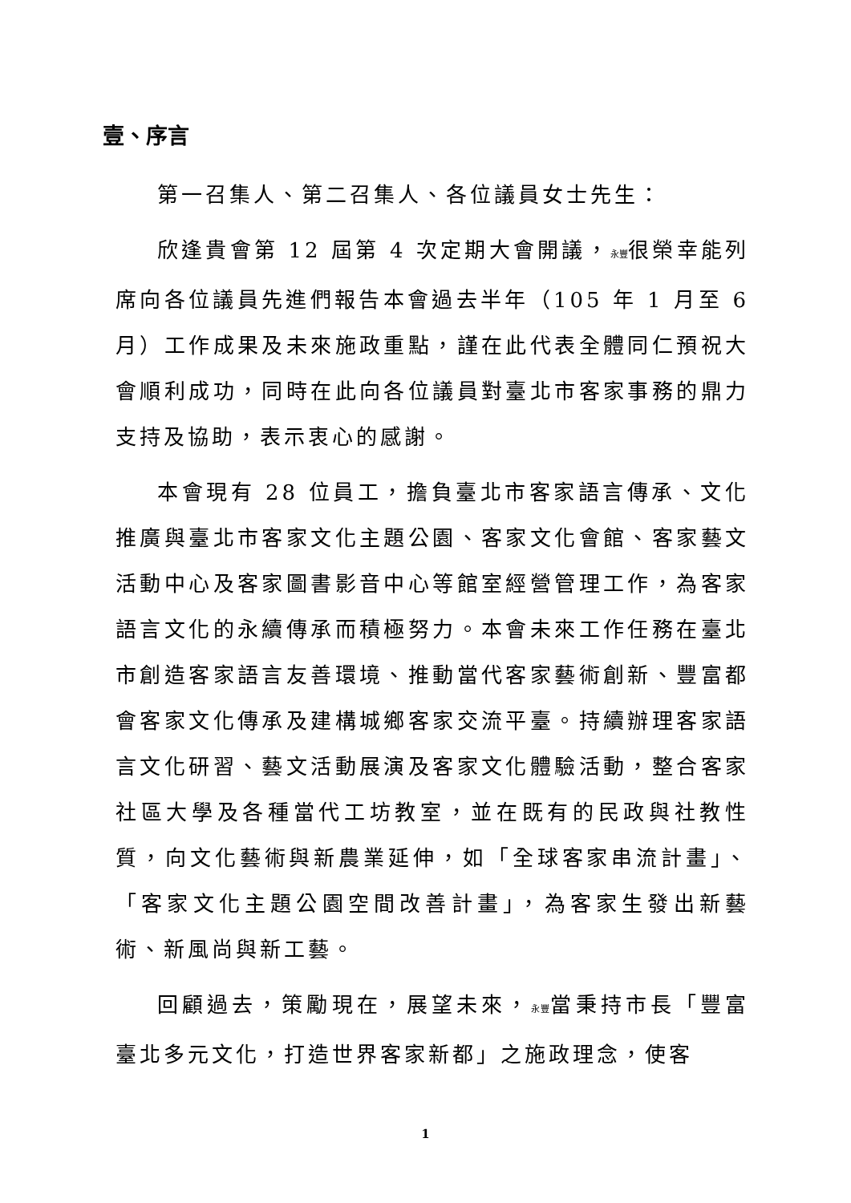壹、序言
第一召集人、第二召集人、各位議員女士先生：
欣逢貴會第 12 屆第 4 次定期大會開議，永豐很榮幸能列席向各位議員先進們報告本會過去半年（105 年 1 月至 6 月）工作成果及未來施政重點，謹在此代表全體同仁預祝大會順利成功，同時在此向各位議員對臺北市客家事務的鼎力支持及協助，表示衷心的感謝。
本會現有 28 位員工，擔負臺北市客家語言傳承、文化推廣與臺北市客家文化主題公園、客家文化會館、客家藝文活動中心及客家圖書影音中心等館室經營管理工作，為客家語言文化的永續傳承而積極努力。本會未來工作任務在臺北市創造客家語言友善環境、推動當代客家藝術創新、豐富都會客家文化傳承及建構城鄉客家交流平臺。持續辦理客家語言文化研習、藝文活動展演及客家文化體驗活動，整合客家社區大學及各種當代工坊教室，並在既有的民政與社教性質，向文化藝術與新農業延伸，如「全球客家串流計畫」、「客家文化主題公園空間改善計畫」，為客家生發出新藝術、新風尚與新工藝。
回顧過去，策勵現在，展望未來，永豐當秉持市長「豐富臺北多元文化，打造世界客家新都」之施政理念，使客
1